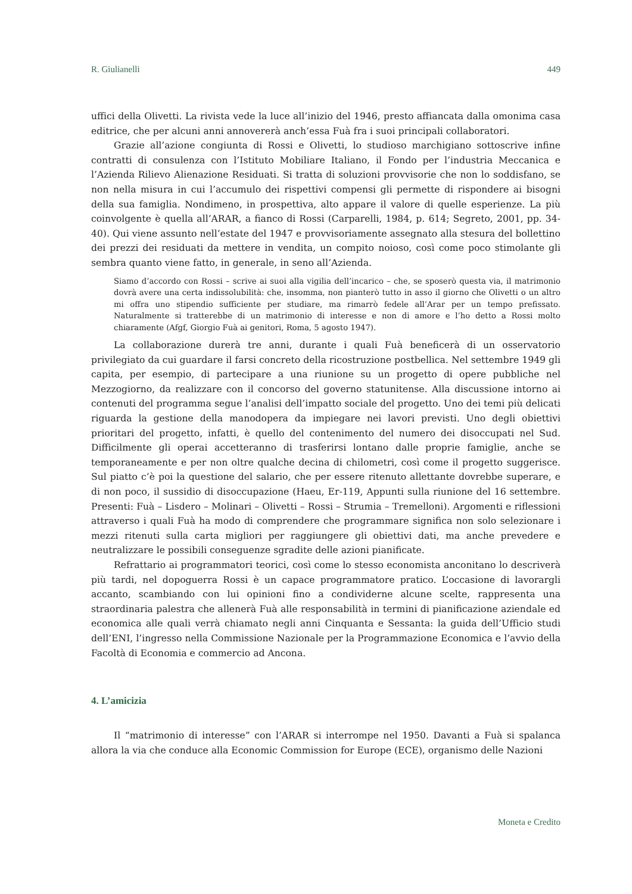R. Giulianelli 449
uffici della Olivetti. La rivista vede la luce all’inizio del 1946, presto affiancata dalla omonima casa editrice, che per alcuni anni annovererà anch’essa Fuà fra i suoi principali collaboratori.
Grazie all’azione congiunta di Rossi e Olivetti, lo studioso marchigiano sottoscrive infine contratti di consulenza con l’Istituto Mobiliare Italiano, il Fondo per l’industria Meccanica e l’Azienda Rilievo Alienazione Residuati. Si tratta di soluzioni provvisorie che non lo soddisfano, se non nella misura in cui l’accumulo dei rispettivi compensi gli permette di rispondere ai bisogni della sua famiglia. Nondimeno, in prospettiva, alto appare il valore di quelle esperienze. La più coinvolgente è quella all’ARAR, a fianco di Rossi (Carparelli, 1984, p. 614; Segreto, 2001, pp. 34-40). Qui viene assunto nell’estate del 1947 e provvisoriamente assegnato alla stesura del bollettino dei prezzi dei residuati da mettere in vendita, un compito noioso, così come poco stimolante gli sembra quanto viene fatto, in generale, in seno all’Azienda.
Siamo d’accordo con Rossi – scrive ai suoi alla vigilia dell’incarico – che, se sposerò questa via, il matrimonio dovrà avere una certa indissolubilità: che, insomma, non pianterò tutto in asso il giorno che Olivetti o un altro mi offra uno stipendio sufficiente per studiare, ma rimarrò fedele all’Arar per un tempo prefissato. Naturalmente si tratterebbe di un matrimonio di interesse e non di amore e l’ho detto a Rossi molto chiaramente (Afgf, Giorgio Fuà ai genitori, Roma, 5 agosto 1947).
La collaborazione durerà tre anni, durante i quali Fuà beneficerà di un osservatorio privilegiato da cui guardare il farsi concreto della ricostruzione postbellica. Nel settembre 1949 gli capita, per esempio, di partecipare a una riunione su un progetto di opere pubbliche nel Mezzogiorno, da realizzare con il concorso del governo statunitense. Alla discussione intorno ai contenuti del programma segue l’analisi dell’impatto sociale del progetto. Uno dei temi più delicati riguarda la gestione della manodopera da impiegare nei lavori previsti. Uno degli obiettivi prioritari del progetto, infatti, è quello del contenimento del numero dei disoccupati nel Sud. Difficilmente gli operai accetteranno di trasferirsi lontano dalle proprie famiglie, anche se temporaneamente e per non oltre qualche decina di chilometri, così come il progetto suggerisce. Sul piatto c’è poi la questione del salario, che per essere ritenuto allettante dovrebbe superare, e di non poco, il sussidio di disoccupazione (Haeu, Er-119, Appunti sulla riunione del 16 settembre. Presenti: Fuà – Lisdero – Molinari – Olivetti – Rossi – Strumia – Tremelloni). Argomenti e riflessioni attraverso i quali Fuà ha modo di comprendere che programmare significa non solo selezionare i mezzi ritenuti sulla carta migliori per raggiungere gli obiettivi dati, ma anche prevedere e neutralizzare le possibili conseguenze sgradite delle azioni pianificate.
Refrattario ai programmatori teorici, così come lo stesso economista anconitano lo descriverà più tardi, nel dopoguerra Rossi è un capace programmatore pratico. L’occasione di lavorargli accanto, scambiando con lui opinioni fino a condividerne alcune scelte, rappresenta una straordinaria palestra che allenerà Fuà alle responsabilità in termini di pianificazione aziendale ed economica alle quali verrà chiamato negli anni Cinquanta e Sessanta: la guida dell’Ufficio studi dell’ENI, l’ingresso nella Commissione Nazionale per la Programmazione Economica e l’avvio della Facoltà di Economia e commercio ad Ancona.
4. L’amicizia
Il “matrimonio di interesse” con l’ARAR si interrompe nel 1950. Davanti a Fuà si spalanca allora la via che conduce alla Economic Commission for Europe (ECE), organismo delle Nazioni
Moneta e Credito